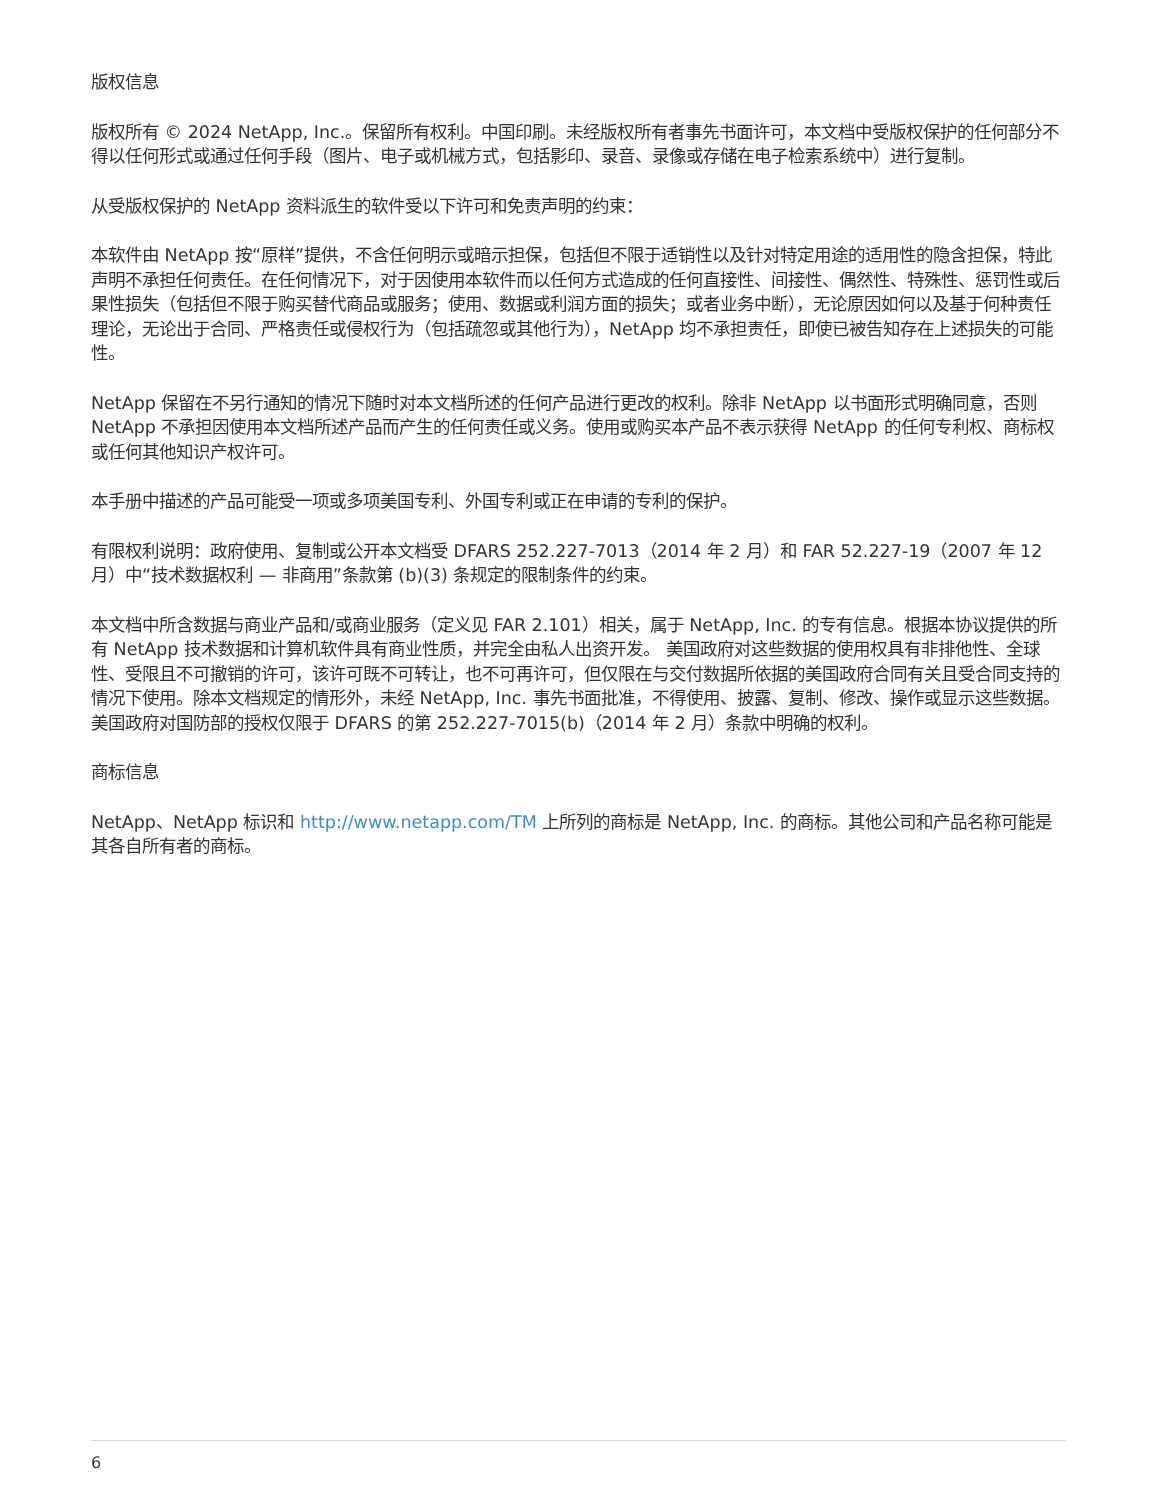版权信息
版权所有 © 2024 NetApp, Inc.。保留所有权利。中国印刷。未经版权所有者事先书面许可，本文档中受版权保护的任何部分不得以任何形式或通过任何手段（图片、电子或机械方式，包括影印、录音、录像或存储在电子检索系统中）进行复制。
从受版权保护的 NetApp 资料派生的软件受以下许可和免责声明的约束：
本软件由 NetApp 按“原样”提供，不含任何明示或暗示担保，包括但不限于适销性以及针对特定用途的适用性的隐含担保，特此声明不承担任何责任。在任何情况下，对于因使用本软件而以任何方式造成的任何直接性、间接性、偶然性、特殊性、惩罚性或后果性损失（包括但不限于购买替代商品或服务；使用、数据或利润方面的损失；或者业务中断），无论原因如何以及基于何种责任理论，无论出于合同、严格责任或侵权行为（包括疏忽或其他行为），NetApp 均不承担责任，即使已被告知存在上述损失的可能性。
NetApp 保留在不另行通知的情况下随时对本文档所述的任何产品进行更改的权利。除非 NetApp 以书面形式明确同意，否则 NetApp 不承担因使用本文档所述产品而产生的任何责任或义务。使用或购买本产品不表示获得 NetApp 的任何专利权、商标权或任何其他知识产权许可。
本手册中描述的产品可能受一项或多项美国专利、外国专利或正在申请的专利的保护。
有限权利说明：政府使用、复制或公开本文档受 DFARS 252.227-7013（2014 年 2 月）和 FAR 52.227-19（2007 年 12 月）中“技术数据权利 — 非商用”条款第 (b)(3) 条规定的限制条件的约束。
本文档中所含数据与商业产品和/或商业服务（定义见 FAR 2.101）相关，属于 NetApp, Inc. 的专有信息。根据本协议提供的所有 NetApp 技术数据和计算机软件具有商业性质，并完全由私人出资开发。 美国政府对这些数据的使用权具有非排他性、全球性、受限且不可撤销的许可，该许可既不可转让，也不可再许可，但仅限在与交付数据所依据的美国政府合同有关且受合同支持的情况下使用。除本文档规定的情形外，未经 NetApp, Inc. 事先书面批准，不得使用、披露、复制、修改、操作或显示这些数据。美国政府对国防部的授权仅限于 DFARS 的第 252.227-7015(b)（2014 年 2 月）条款中明确的权利。
商标信息
NetApp、NetApp 标识和 http://www.netapp.com/TM 上所列的商标是 NetApp, Inc. 的商标。其他公司和产品名称可能是其各自所有者的商标。
6